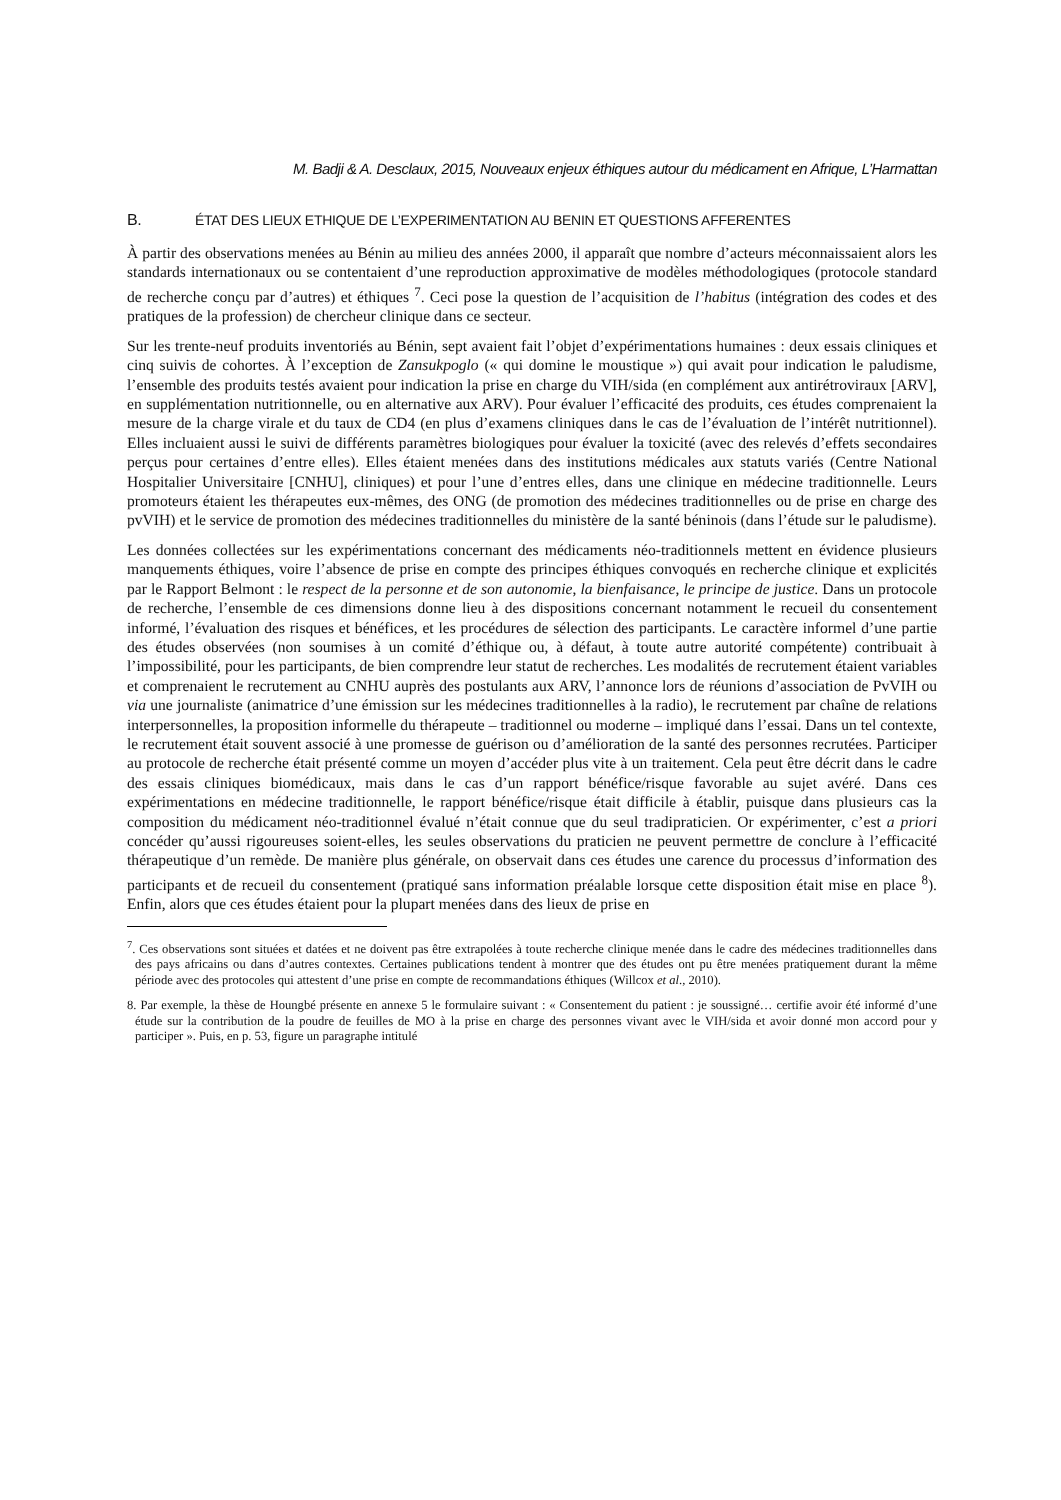M. Badji & A. Desclaux, 2015, Nouveaux enjeux éthiques autour du médicament en Afrique, L’Harmattan
B. ÉTAT DES LIEUX ETHIQUE DE L’EXPERIMENTATION AU BENIN ET QUESTIONS AFFERENTES
À partir des observations menées au Bénin au milieu des années 2000, il apparaît que nombre d’acteurs méconnaissaient alors les standards internationaux ou se contentaient d’une reproduction approximative de modèles méthodologiques (protocole standard de recherche conçu par d’autres) et éthiques <sup>7</sup>. Ceci pose la question de l’acquisition de l’habitus (intégration des codes et des pratiques de la profession) de chercheur clinique dans ce secteur.
Sur les trente-neuf produits inventoriés au Bénin, sept avaient fait l’objet d’expérimentations humaines : deux essais cliniques et cinq suivis de cohortes. À l’exception de Zansukpoglo (« qui domine le moustique ») qui avait pour indication le paludisme, l’ensemble des produits testés avaient pour indication la prise en charge du VIH/sida (en complément aux antirétroviraux [ARV], en supplémentation nutritionnelle, ou en alternative aux ARV). Pour évaluer l’efficacité des produits, ces études comprenaient la mesure de la charge virale et du taux de CD4 (en plus d’examens cliniques dans le cas de l’évaluation de l’intérêt nutritionnel). Elles incluaient aussi le suivi de différents paramètres biologiques pour évaluer la toxicité (avec des relevés d’effets secondaires perçus pour certaines d’entre elles). Elles étaient menées dans des institutions médicales aux statuts variés (Centre National Hospitalier Universitaire [CNHU], cliniques) et pour l’une d’entres elles, dans une clinique en médecine traditionnelle. Leurs promoteurs étaient les thérapeutes eux-mêmes, des ONG (de promotion des médecines traditionnelles ou de prise en charge des pvVIH) et le service de promotion des médecines traditionnelles du ministère de la santé béninois (dans l’étude sur le paludisme).
Les données collectées sur les expérimentations concernant des médicaments néo-traditionnels mettent en évidence plusieurs manquements éthiques, voire l’absence de prise en compte des principes éthiques convoqués en recherche clinique et explicités par le Rapport Belmont : le respect de la personne et de son autonomie, la bienfaisance, le principe de justice. Dans un protocole de recherche, l’ensemble de ces dimensions donne lieu à des dispositions concernant notamment le recueil du consentement informé, l’évaluation des risques et bénéfices, et les procédures de sélection des participants. Le caractère informel d’une partie des études observées (non soumises à un comité d’éthique ou, à défaut, à toute autre autorité compétente) contribuait à l’impossibilité, pour les participants, de bien comprendre leur statut de recherches. Les modalités de recrutement étaient variables et comprenaient le recrutement au CNHU auprès des postulants aux ARV, l’annonce lors de réunions d’association de PvVIH ou via une journaliste (animatrice d’une émission sur les médecines traditionnelles à la radio), le recrutement par chaîne de relations interpersonnelles, la proposition informelle du thérapeute – traditionnel ou moderne – impliqué dans l’essai. Dans un tel contexte, le recrutement était souvent associé à une promesse de guérison ou d’amélioration de la santé des personnes recrutées. Participer au protocole de recherche était présenté comme un moyen d’accéder plus vite à un traitement. Cela peut être décrit dans le cadre des essais cliniques biomédicaux, mais dans le cas d’un rapport bénéfice/risque favorable au sujet avéré. Dans ces expérimentations en médecine traditionnelle, le rapport bénéfice/risque était difficile à établir, puisque dans plusieurs cas la composition du médicament néo-traditionnel évalué n’était connue que du seul tradipraticien. Or expérimenter, c’est a priori concéder qu’aussi rigoureuses soient-elles, les seules observations du praticien ne peuvent permettre de conclure à l’efficacité thérapeutique d’un remède. De manière plus générale, on observait dans ces études une carence du processus d’information des participants et de recueil du consentement (pratiqué sans information préalable lorsque cette disposition était mise en place <sup>8</sup>). Enfin, alors que ces études étaient pour la plupart menées dans des lieux de prise en
<sup>7</sup>. Ces observations sont situées et datées et ne doivent pas être extrapolées à toute recherche clinique menée dans le cadre des médecines traditionnelles dans des pays africains ou dans d’autres contextes. Certaines publications tendent à montrer que des études ont pu être menées pratiquement durant la même période avec des protocoles qui attestent d’une prise en compte de recommandations éthiques (Willcox et al., 2010).
8. Par exemple, la thèse de Houngbé présente en annexe 5 le formulaire suivant : « Consentement du patient : je soussigné… certifie avoir été informé d’une étude sur la contribution de la poudre de feuilles de MO à la prise en charge des personnes vivant avec le VIH/sida et avoir donné mon accord pour y participer ». Puis, en p. 53, figure un paragraphe intitulé